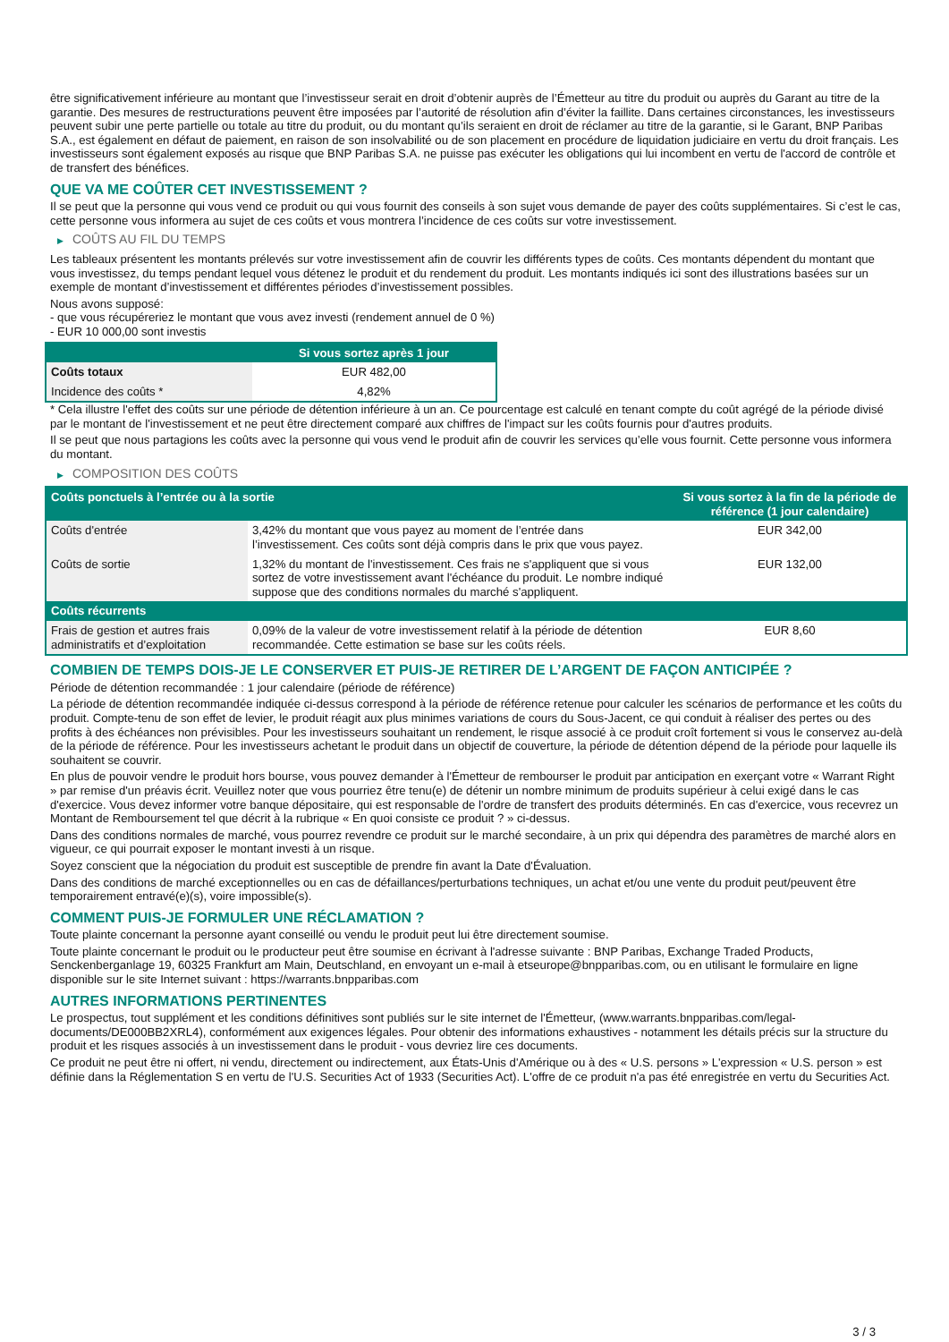être significativement inférieure au montant que l’investisseur serait en droit d’obtenir auprès de l’Émetteur au titre du produit ou auprès du Garant au titre de la garantie. Des mesures de restructurations peuvent être imposées par l’autorité de résolution afin d’éviter la faillite. Dans certaines circonstances, les investisseurs peuvent subir une perte partielle ou totale au titre du produit, ou du montant qu’ils seraient en droit de réclamer au titre de la garantie, si le Garant, BNP Paribas S.A., est également en défaut de paiement, en raison de son insolvabilité ou de son placement en procédure de liquidation judiciaire en vertu du droit français. Les investisseurs sont également exposés au risque que BNP Paribas S.A. ne puisse pas exécuter les obligations qui lui incombent en vertu de l'accord de contrôle et de transfert des bénéfices.
QUE VA ME COÛTER CET INVESTISSEMENT ?
Il se peut que la personne qui vous vend ce produit ou qui vous fournit des conseils à son sujet vous demande de payer des coûts supplémentaires. Si c’est le cas, cette personne vous informera au sujet de ces coûts et vous montrera l’incidence de ces coûts sur votre investissement.
▶ COÛTS AU FIL DU TEMPS
Les tableaux présentent les montants prélevés sur votre investissement afin de couvrir les différents types de coûts. Ces montants dépendent du montant que vous investissez, du temps pendant lequel vous détenez le produit et du rendement du produit. Les montants indiqués ici sont des illustrations basées sur un exemple de montant d’investissement et différentes périodes d’investissement possibles.
Nous avons supposé:
- que vous récupéreriez le montant que vous avez investi (rendement annuel de 0 %)
- EUR 10 000,00 sont investis
| | Si vous sortez après 1 jour |
| --- | --- |
| Coûts totaux | EUR 482,00 |
| Incidence des coûts * | 4,82% |
* Cela illustre l'effet des coûts sur une période de détention inférieure à un an. Ce pourcentage est calculé en tenant compte du coût agrégé de la période divisé par le montant de l'investissement et ne peut être directement comparé aux chiffres de l'impact sur les coûts fournis pour d'autres produits.
Il se peut que nous partagions les coûts avec la personne qui vous vend le produit afin de couvrir les services qu’elle vous fournit. Cette personne vous informera du montant.
▶ COMPOSITION DES COÛTS
| Coûts ponctuels à l’entrée ou à la sortie | | Si vous sortez à la fin de la période de référence (1 jour calendaire) |
| --- | --- | --- |
| Coûts d'entrée | 3,42% du montant que vous payez au moment de l’entrée dans l’investissement. Ces coûts sont déjà compris dans le prix que vous payez. | EUR 342,00 |
| Coûts de sortie | 1,32% du montant de l'investissement. Ces frais ne s'appliquent que si vous sortez de votre investissement avant l'échéance du produit. Le nombre indiqué suppose que des conditions normales du marché s'appliquent. | EUR 132,00 |
| Coûts récurrents | | |
| Frais de gestion et autres frais administratifs et d’exploitation | 0,09% de la valeur de votre investissement relatif à la période de détention recommandée. Cette estimation se base sur les coûts réels. | EUR 8,60 |
COMBIEN DE TEMPS DOIS-JE LE CONSERVER ET PUIS-JE RETIRER DE L’ARGENT DE FAÇON ANTICIPÉE ?
Période de détention recommandée : 1 jour calendaire (période de référence)
La période de détention recommandée indiquée ci-dessus correspond à la période de référence retenue pour calculer les scénarios de performance et les coûts du produit. Compte-tenu de son effet de levier, le produit réagit aux plus minimes variations de cours du Sous-Jacent, ce qui conduit à réaliser des pertes ou des profits à des échéances non prévisibles. Pour les investisseurs souhaitant un rendement, le risque associé à ce produit croît fortement si vous le conservez au-delà de la période de référence. Pour les investisseurs achetant le produit dans un objectif de couverture, la période de détention dépend de la période pour laquelle ils souhaitent se couvrir.
En plus de pouvoir vendre le produit hors bourse, vous pouvez demander à l'Émetteur de rembourser le produit par anticipation en exerçant votre « Warrant Right » par remise d'un préavis écrit. Veuillez noter que vous pourriez être tenu(e) de détenir un nombre minimum de produits supérieur à celui exigé dans le cas d'exercice. Vous devez informer votre banque dépositaire, qui est responsable de l'ordre de transfert des produits déterminés. En cas d'exercice, vous recevrez un Montant de Remboursement tel que décrit à la rubrique « En quoi consiste ce produit ? » ci-dessus.
Dans des conditions normales de marché, vous pourrez revendre ce produit sur le marché secondaire, à un prix qui dépendra des paramètres de marché alors en vigueur, ce qui pourrait exposer le montant investi à un risque.
Soyez conscient que la négociation du produit est susceptible de prendre fin avant la Date d'Évaluation.
Dans des conditions de marché exceptionnelles ou en cas de défaillances/perturbations techniques, un achat et/ou une vente du produit peut/peuvent être temporairement entravé(e)(s), voire impossible(s).
COMMENT PUIS-JE FORMULER UNE RÉCLAMATION ?
Toute plainte concernant la personne ayant conseillé ou vendu le produit peut lui être directement soumise.
Toute plainte concernant le produit ou le producteur peut être soumise en écrivant à l'adresse suivante : BNP Paribas, Exchange Traded Products, Senckenberganlage 19, 60325 Frankfurt am Main, Deutschland, en envoyant un e-mail à etseurope@bnpparibas.com, ou en utilisant le formulaire en ligne disponible sur le site Internet suivant : https://warrants.bnpparibas.com
AUTRES INFORMATIONS PERTINENTES
Le prospectus, tout supplément et les conditions définitives sont publiés sur le site internet de l'Émetteur, (www.warrants.bnpparibas.com/legal-documents/DE000BB2XRL4), conformément aux exigences légales. Pour obtenir des informations exhaustives - notamment les détails précis sur la structure du produit et les risques associés à un investissement dans le produit - vous devriez lire ces documents.
Ce produit ne peut être ni offert, ni vendu, directement ou indirectement, aux États-Unis d'Amérique ou à des « U.S. persons » L'expression « U.S. person » est définie dans la Réglementation S en vertu de l'U.S. Securities Act of 1933 (Securities Act). L'offre de ce produit n'a pas été enregistrée en vertu du Securities Act.
3 / 3